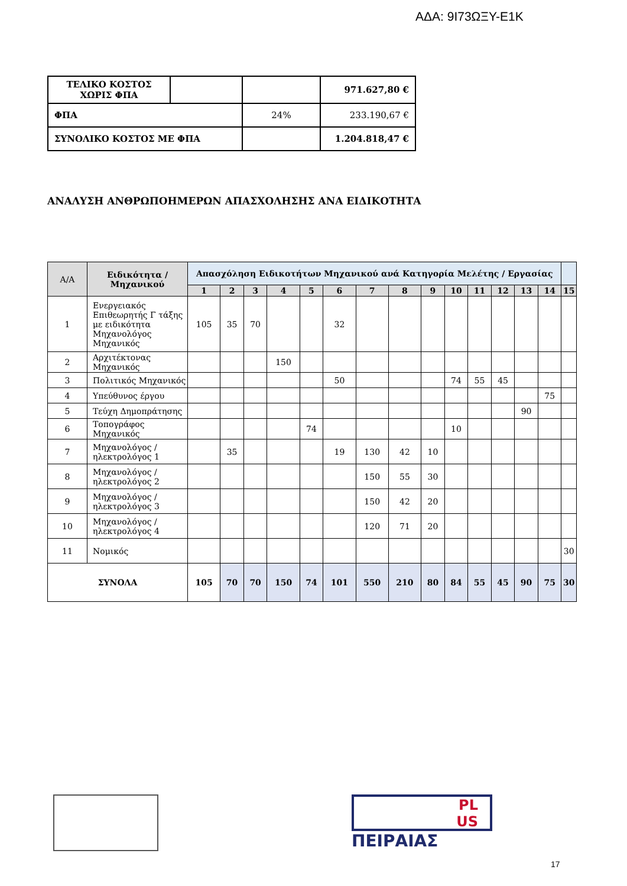ΑΔΑ: 9Ι73ΩΞΥ-Ε1Κ
| ΤΕΛΙΚΟ ΚΟΣΤΟΣ ΧΩΡΙΣ ΦΠΑ | | | 971.627,80 € |
| ΦΠΑ | | 24% | 233.190,67 € |
| ΣΥΝΟΛΙΚΟ ΚΟΣΤΟΣ ΜΕ ΦΠΑ | | | 1.204.818,47 € |
ΑΝΑΛΥΣΗ ΑΝΘΡΩΠΟΗΜΕΡΩΝ ΑΠΑΣΧΟΛΗΣΗΣ ΑΝΑ ΕΙΔΙΚΟΤΗΤΑ
| Α/Α | Ειδικότητα / Μηχανικού | Απασχόληση Ειδικοτήτων Μηχανικού ανά Κατηγορία Μελέτης / Εργασίας | | | | | | | | | | | | | | |
| --- | --- | --- | --- | --- | --- | --- | --- | --- | --- | --- | --- | --- | --- | --- | --- | --- |
| | | 1 | 2 | 3 | 4 | 5 | 6 | 7 | 8 | 9 | 10 | 11 | 12 | 13 | 14 | 15 |
| 1 | Ενεργειακός Επιθεωρητής Γ τάξης με ειδικότητα Μηχανολόγος Μηχανικός | 105 | 35 | 70 | | | 32 | | | | | | | | | |
| 2 | Αρχιτέκτονας Μηχανικός | | | | 150 | | | | | | | | | | | |
| 3 | Πολιτικός Μηχανικός | | | | | | 50 | | | | 74 | 55 | 45 | | | |
| 4 | Υπεύθυνος έργου | | | | | | | | | | | | | | 75 | |
| 5 | Τεύχη Δημοπράτησης | | | | | | | | | | | | | 90 | | |
| 6 | Τοπογράφος Μηχανικός | | | | | 74 | | | | | 10 | | | | | |
| 7 | Μηχανολόγος / ηλεκτρολόγος 1 | | 35 | | | | 19 | 130 | 42 | 10 | | | | | | |
| 8 | Μηχανολόγος / ηλεκτρολόγος 2 | | | | | | | 150 | 55 | 30 | | | | | | |
| 9 | Μηχανολόγος / ηλεκτρολόγος 3 | | | | | | | 150 | 42 | 20 | | | | | | |
| 10 | Μηχανολόγος / ηλεκτρολόγος 4 | | | | | | | 120 | 71 | 20 | | | | | | |
| 11 | Νομικός | | | | | | | | | | | | | | | 30 |
| ΣΥΝΟΛΑ | | 105 | 70 | 70 | 150 | 74 | 101 | 550 | 210 | 80 | 84 | 55 | 45 | 90 | 75 | 30 |
PL
US
ΠΕΙΡΑΙΑΣ
17